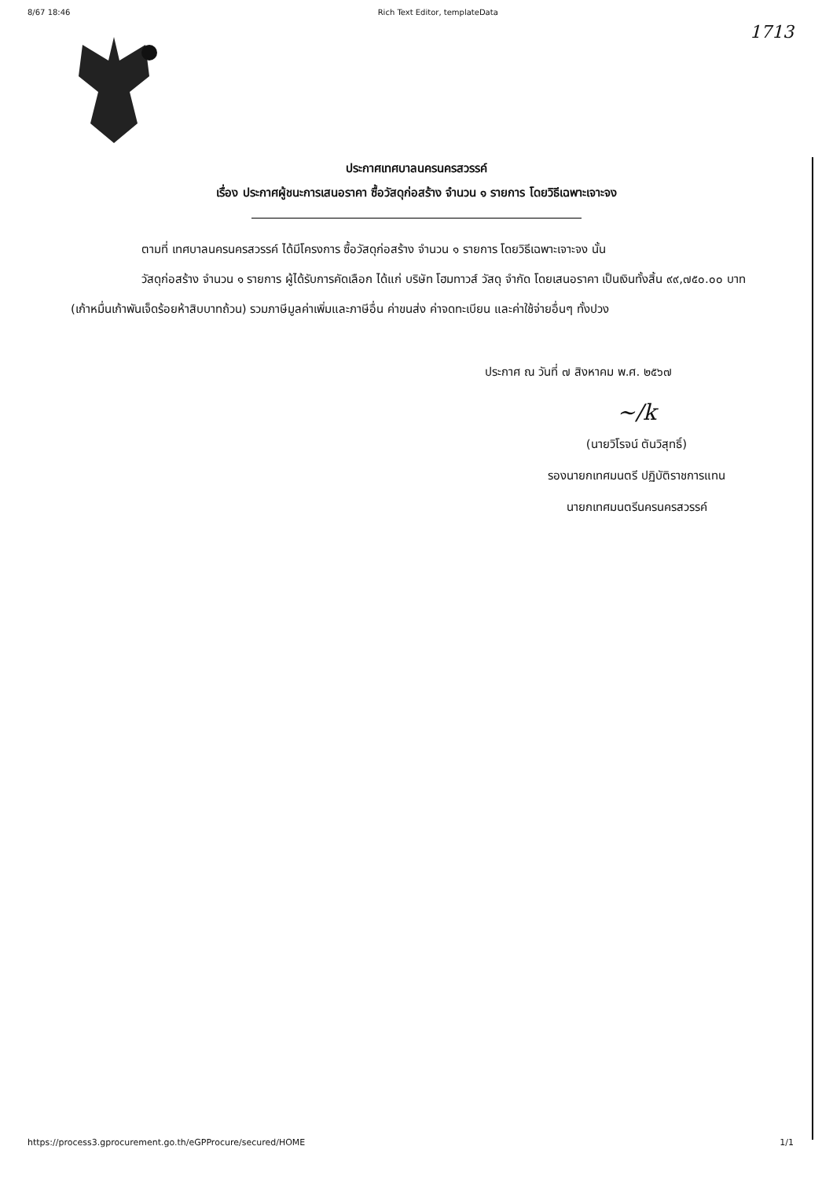8/67 18:46 Rich Text Editor, templateData
1713
ประกาศเทศบาลนครนครสวรรค์
เรื่อง ประกาศผู้ชนะการเสนอราคา ซื้อวัสดุก่อสร้าง จำนวน ๑ รายการ โดยวิธีเฉพาะเจาะจง
ตามที่ เทศบาลนครนครสวรรค์ ได้มีโครงการ ซื้อวัสดุก่อสร้าง จำนวน ๑ รายการ โดยวิธีเฉพาะเจาะจง นั้น
วัสดุก่อสร้าง จำนวน ๑ รายการ ผู้ได้รับการคัดเลือก ได้แก่ บริษัท โฮมทาวส์ วัสดุ จำกัด โดยเสนอราคา เป็นเงินทั้งสิ้น ๙๙,๗๕๐.๐๐ บาท (เก้าหมื่นเก้าพันเจ็ดร้อยห้าสิบบาทถ้วน) รวมภาษีมูลค่าเพิ่มและภาษีอื่น ค่าขนส่ง ค่าจดทะเบียน และค่าใช้จ่ายอื่นๆ ทั้งปวง
ประกาศ ณ วันที่ ๗ สิงหาคม พ.ศ. ๒๕๖๗
~/k
(นายวิโรจน์ ตันวิสุทธิ์)
รองนายกเทศมนตรี ปฏิบัติราชการแทน
นายกเทศมนตรีนครนครสวรรค์
https://process3.gprocurement.go.th/eGPProcure/secured/HOME 1/1